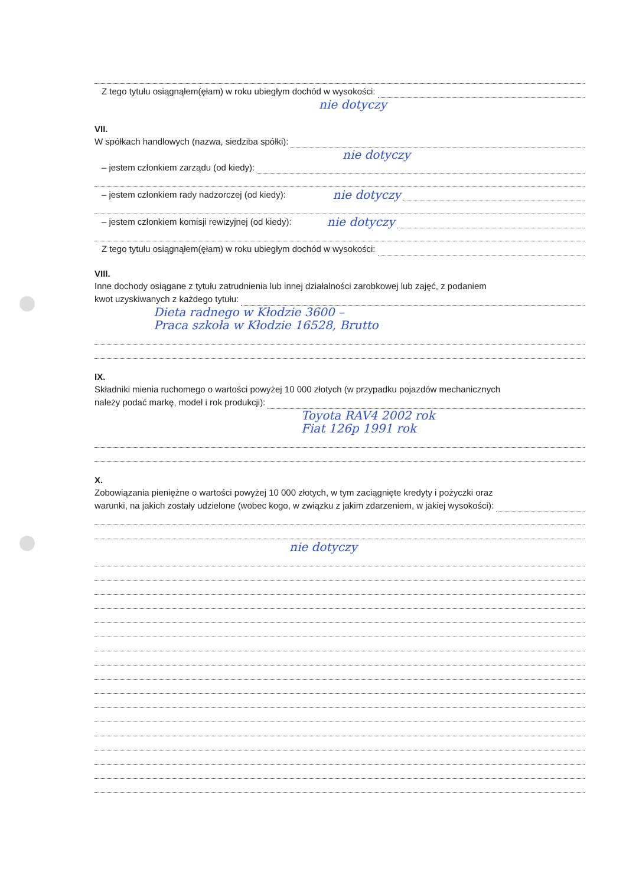Z tego tytułu osiągnąłem(ęłam) w roku ubiegłym dochód w wysokości:
nie dotyczy
VII.
W spółkach handlowych (nazwa, siedziba spółki):
nie dotyczy
– jestem członkiem zarządu (od kiedy):
– jestem członkiem rady nadzorczej (od kiedy): nie dotyczy
– jestem członkiem komisji rewizyjnej (od kiedy): nie dotyczy
Z tego tytułu osiągnąłem(ęłam) w roku ubiegłym dochód w wysokości:
VIII.
Inne dochody osiągane z tytułu zatrudnienia lub innej działalności zarobkowej lub zajęć, z podaniem
kwot uzyskiwanych z każdego tytułu:
Dieta radnego w Kłodzie 3600 –
Praca szkoła w Kłodzie 16528, Brutto
IX.
Składniki mienia ruchomego o wartości powyżej 10 000 złotych (w przypadku pojazdów mechanicznych
należy podać markę, model i rok produkcji):
Toyota RAV4 2002 rok
Fiat 126p 1991 rok
X.
Zobowiązania pieniężne o wartości powyżej 10 000 złotych, w tym zaciągnięte kredyty i pożyczki oraz
warunki, na jakich zostały udzielone (wobec kogo, w związku z jakim zdarzeniem, w jakiej wysokości):
nie dotyczy